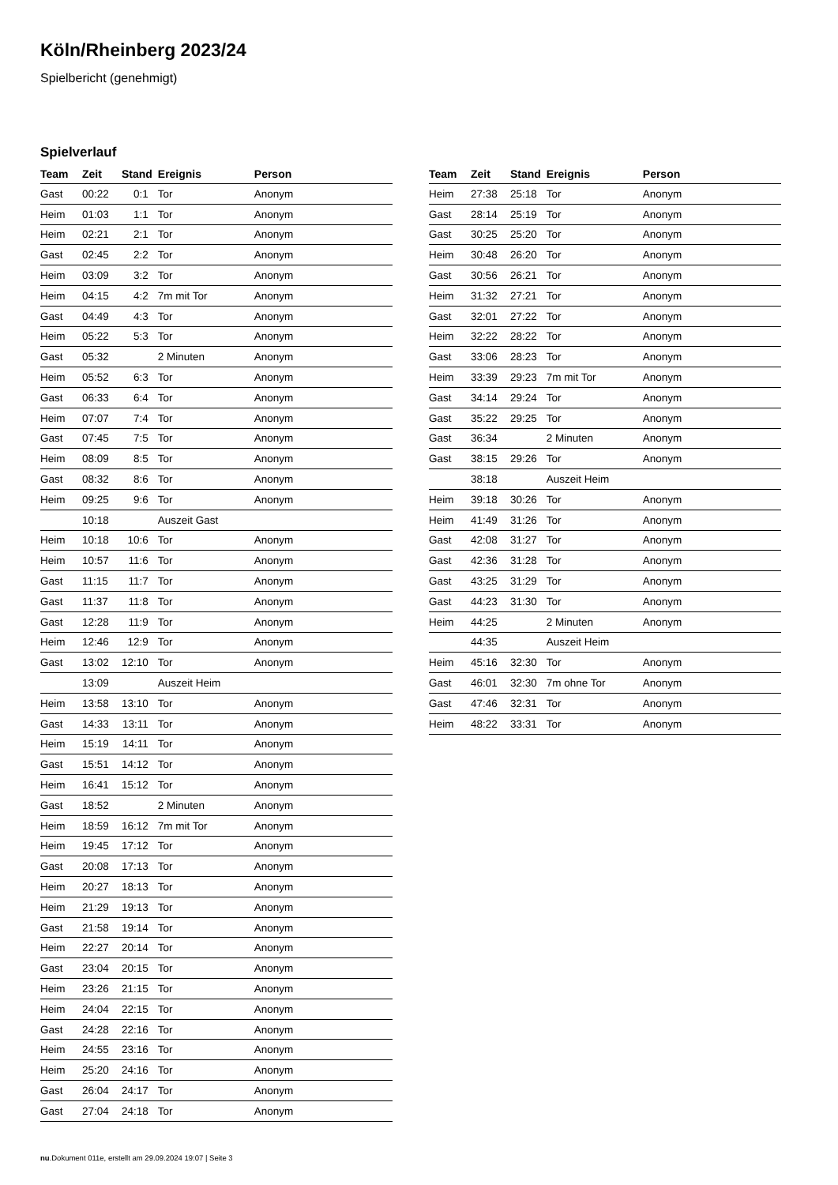Köln/Rheinberg 2023/24
Spielbericht (genehmigt)
Spielverlauf
| Team | Zeit | Stand | Ereignis | Person |
| --- | --- | --- | --- | --- |
| Gast | 00:22 | 0:1 | Tor | Anonym |
| Heim | 01:03 | 1:1 | Tor | Anonym |
| Heim | 02:21 | 2:1 | Tor | Anonym |
| Gast | 02:45 | 2:2 | Tor | Anonym |
| Heim | 03:09 | 3:2 | Tor | Anonym |
| Heim | 04:15 | 4:2 | 7m mit Tor | Anonym |
| Gast | 04:49 | 4:3 | Tor | Anonym |
| Heim | 05:22 | 5:3 | Tor | Anonym |
| Gast | 05:32 | | 2 Minuten | Anonym |
| Heim | 05:52 | 6:3 | Tor | Anonym |
| Gast | 06:33 | 6:4 | Tor | Anonym |
| Heim | 07:07 | 7:4 | Tor | Anonym |
| Gast | 07:45 | 7:5 | Tor | Anonym |
| Heim | 08:09 | 8:5 | Tor | Anonym |
| Gast | 08:32 | 8:6 | Tor | Anonym |
| Heim | 09:25 | 9:6 | Tor | Anonym |
| | 10:18 | | Auszeit Gast | |
| Heim | 10:18 | 10:6 | Tor | Anonym |
| Heim | 10:57 | 11:6 | Tor | Anonym |
| Gast | 11:15 | 11:7 | Tor | Anonym |
| Gast | 11:37 | 11:8 | Tor | Anonym |
| Gast | 12:28 | 11:9 | Tor | Anonym |
| Heim | 12:46 | 12:9 | Tor | Anonym |
| Gast | 13:02 | 12:10 | Tor | Anonym |
| | 13:09 | | Auszeit Heim | |
| Heim | 13:58 | 13:10 | Tor | Anonym |
| Gast | 14:33 | 13:11 | Tor | Anonym |
| Heim | 15:19 | 14:11 | Tor | Anonym |
| Gast | 15:51 | 14:12 | Tor | Anonym |
| Heim | 16:41 | 15:12 | Tor | Anonym |
| Gast | 18:52 | | 2 Minuten | Anonym |
| Heim | 18:59 | 16:12 | 7m mit Tor | Anonym |
| Heim | 19:45 | 17:12 | Tor | Anonym |
| Gast | 20:08 | 17:13 | Tor | Anonym |
| Heim | 20:27 | 18:13 | Tor | Anonym |
| Heim | 21:29 | 19:13 | Tor | Anonym |
| Gast | 21:58 | 19:14 | Tor | Anonym |
| Heim | 22:27 | 20:14 | Tor | Anonym |
| Gast | 23:04 | 20:15 | Tor | Anonym |
| Heim | 23:26 | 21:15 | Tor | Anonym |
| Heim | 24:04 | 22:15 | Tor | Anonym |
| Gast | 24:28 | 22:16 | Tor | Anonym |
| Heim | 24:55 | 23:16 | Tor | Anonym |
| Heim | 25:20 | 24:16 | Tor | Anonym |
| Gast | 26:04 | 24:17 | Tor | Anonym |
| Gast | 27:04 | 24:18 | Tor | Anonym |
| Team | Zeit | Stand | Ereignis | Person |
| --- | --- | --- | --- | --- |
| Heim | 27:38 | 25:18 | Tor | Anonym |
| Gast | 28:14 | 25:19 | Tor | Anonym |
| Gast | 30:25 | 25:20 | Tor | Anonym |
| Heim | 30:48 | 26:20 | Tor | Anonym |
| Gast | 30:56 | 26:21 | Tor | Anonym |
| Heim | 31:32 | 27:21 | Tor | Anonym |
| Gast | 32:01 | 27:22 | Tor | Anonym |
| Heim | 32:22 | 28:22 | Tor | Anonym |
| Gast | 33:06 | 28:23 | Tor | Anonym |
| Heim | 33:39 | 29:23 | 7m mit Tor | Anonym |
| Gast | 34:14 | 29:24 | Tor | Anonym |
| Gast | 35:22 | 29:25 | Tor | Anonym |
| Gast | 36:34 | | 2 Minuten | Anonym |
| Gast | 38:15 | 29:26 | Tor | Anonym |
| | 38:18 | | Auszeit Heim | |
| Heim | 39:18 | 30:26 | Tor | Anonym |
| Heim | 41:49 | 31:26 | Tor | Anonym |
| Gast | 42:08 | 31:27 | Tor | Anonym |
| Gast | 42:36 | 31:28 | Tor | Anonym |
| Gast | 43:25 | 31:29 | Tor | Anonym |
| Gast | 44:23 | 31:30 | Tor | Anonym |
| Heim | 44:25 | | 2 Minuten | Anonym |
| | 44:35 | | Auszeit Heim | |
| Heim | 45:16 | 32:30 | Tor | Anonym |
| Gast | 46:01 | 32:30 | 7m ohne Tor | Anonym |
| Gast | 47:46 | 32:31 | Tor | Anonym |
| Heim | 48:22 | 33:31 | Tor | Anonym |
nu.Dokument 011e, erstellt am 29.09.2024 19:07 | Seite 3